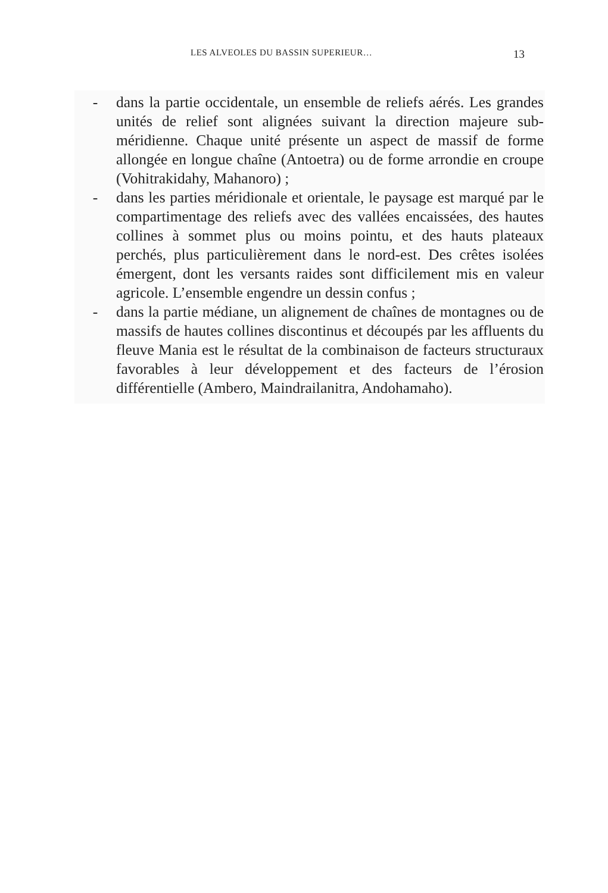LES ALVEOLES DU BASSIN SUPERIEUR… 13
- dans la partie occidentale, un ensemble de reliefs aérés. Les grandes unités de relief sont alignées suivant la direction majeure sub-méridienne. Chaque unité présente un aspect de massif de forme allongée en longue chaîne (Antoetra) ou de forme arrondie en croupe (Vohitrakidahy, Mahanoro) ;
- dans les parties méridionale et orientale, le paysage est marqué par le compartimentage des reliefs avec des vallées encaissées, des hautes collines à sommet plus ou moins pointu, et des hauts plateaux perchés, plus particulièrement dans le nord-est. Des crêtes isolées émergent, dont les versants raides sont difficilement mis en valeur agricole. L’ensemble engendre un dessin confus ;
- dans la partie médiane, un alignement de chaînes de montagnes ou de massifs de hautes collines discontinus et découpés par les affluents du fleuve Mania est le résultat de la combinaison de facteurs structuraux favorables à leur dévelop­pement et des facteurs de l’érosion différentielle (Ambero, Maindrailanitra, Andohamaho).